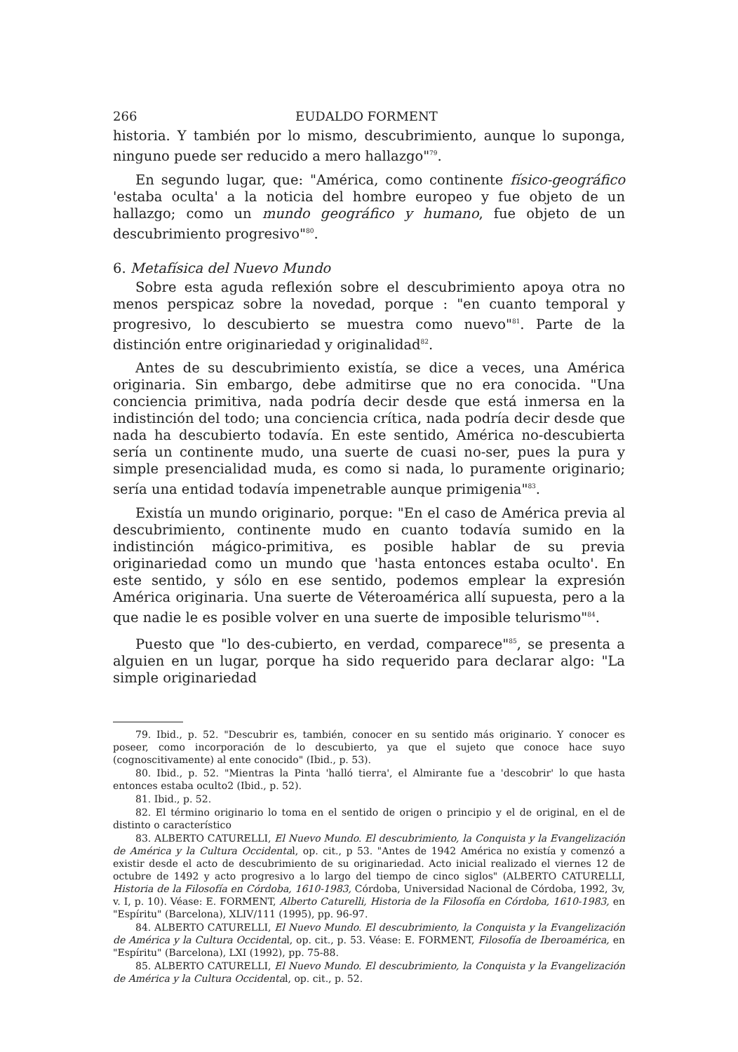266 EUDALDO FORMENT
historia. Y también por lo mismo, descubrimiento, aunque lo suponga, ninguno puede ser reducido a mero hallazgo"<sup>79</sup>.
En segundo lugar, que: "América, como continente físico-geográfico 'estaba oculta' a la noticia del hombre europeo y fue objeto de un hallazgo; como un mundo geográfico y humano, fue objeto de un descubrimiento progresivo"<sup>80</sup>.
6. Metafísica del Nuevo Mundo
Sobre esta aguda reflexión sobre el descubrimiento apoya otra no menos perspicaz sobre la novedad, porque : "en cuanto temporal y progresivo, lo descubierto se muestra como nuevo"<sup>81</sup>. Parte de la distinción entre originariedad y originalidad<sup>82</sup>.
Antes de su descubrimiento existía, se dice a veces, una América originaria. Sin embargo, debe admitirse que no era conocida. "Una conciencia primitiva, nada podría decir desde que está inmersa en la indistinción del todo; una conciencia crítica, nada podría decir desde que nada ha descubierto todavía. En este sentido, América no-descubierta sería un continente mudo, una suerte de cuasi no-ser, pues la pura y simple presencialidad muda, es como si nada, lo puramente originario; sería una entidad todavía impenetrable aunque primigenia"<sup>83</sup>.
Existía un mundo originario, porque: "En el caso de América previa al descubrimiento, continente mudo en cuanto todavía sumido en la indistinción mágico-primitiva, es posible hablar de su previa originariedad como un mundo que 'hasta entonces estaba oculto'. En este sentido, y sólo en ese sentido, podemos emplear la expresión América originaria. Una suerte de Véteroamérica allí supuesta, pero a la que nadie le es posible volver en una suerte de imposible telurismo"<sup>84</sup>.
Puesto que "lo des-cubierto, en verdad, comparece"<sup>85</sup>, se presenta a alguien en un lugar, porque ha sido requerido para declarar algo: "La simple originariedad
79. Ibid., p. 52. "Descubrir es, también, conocer en su sentido más originario. Y conocer es poseer, como incorporación de lo descubierto, ya que el sujeto que conoce hace suyo (cognoscitivamente) al ente conocido" (Ibid., p. 53).
80. Ibid., p. 52. "Mientras la Pinta 'halló tierra', el Almirante fue a 'descobrir' lo que hasta entonces estaba oculto2 (Ibid., p. 52).
81. Ibid., p. 52.
82. El término originario lo toma en el sentido de origen o principio y el de original, en el de distinto o característico
83. ALBERTO CATURELLI, El Nuevo Mundo. El descubrimiento, la Conquista y la Evangelización de América y la Cultura Occidental, op. cit., p 53. "Antes de 1942 América no existía y comenzó a existir desde el acto de descubrimiento de su originariedad. Acto inicial realizado el viernes 12 de octubre de 1492 y acto progresivo a lo largo del tiempo de cinco siglos" (ALBERTO CATURELLI, Historia de la Filosofía en Córdoba, 1610-1983, Córdoba, Universidad Nacional de Córdoba, 1992, 3v, v. I, p. 10). Véase: E. FORMENT, Alberto Caturelli, Historia de la Filosofía en Córdoba, 1610-1983, en "Espíritu" (Barcelona), XLIV/111 (1995), pp. 96-97.
84. ALBERTO CATURELLI, El Nuevo Mundo. El descubrimiento, la Conquista y la Evangelización de América y la Cultura Occidental, op. cit., p. 53. Véase: E. FORMENT, Filosofía de Iberoamérica, en "Espíritu" (Barcelona), LXI (1992), pp. 75-88.
85. ALBERTO CATURELLI, El Nuevo Mundo. El descubrimiento, la Conquista y la Evangelización de América y la Cultura Occidental, op. cit., p. 52.